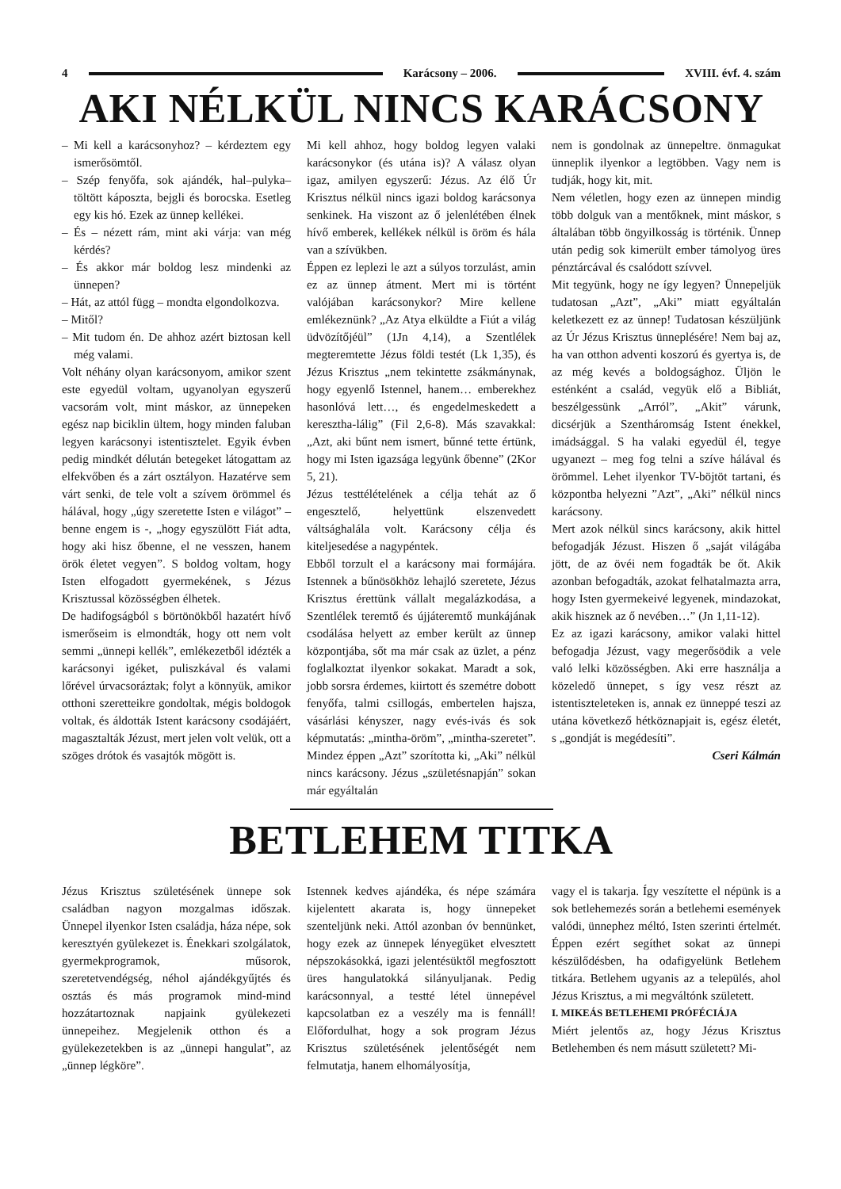4 Karácsony – 2006. XVIII. évf. 4. szám
AKI NÉLKÜL NINCS KARÁCSONY
– Mi kell a karácsonyhoz? – kérdeztem egy ismerősömtől.
– Szép fenyőfa, sok ajándék, hal–pulyka–töltött káposzta, bejgli és borocska. Esetleg egy kis hó. Ezek az ünnep kellékei.
– És – nézett rám, mint aki várja: van még kérdés?
– És akkor már boldog lesz mindenki az ünnepen?
– Hát, az attól függ – mondta elgondolkozva.
– Mitől?
– Mit tudom én. De ahhoz azért biztosan kell még valami.
Volt néhány olyan karácsonyom, amikor szent este egyedül voltam, ugyanolyan egyszerű vacsorám volt, mint máskor, az ünnepeken egész nap biciklin ültem, hogy minden faluban legyen karácsonyi istentisztelet. Egyik évben pedig mindkét délután betegeket látogattam az elfekvőben és a zárt osztályon. Hazatérve sem várt senki, de tele volt a szívem örömmel és hálával, hogy „úgy szeretette Isten e világot” – benne engem is -, „hogy egyszülött Fiát adta, hogy aki hisz őbenne, el ne vesszen, hanem örök életet vegyen”. S boldog voltam, hogy Isten elfogadott gyermekének, s Jézus Krisztussal közösségben élhetek.
De hadifogságból s börtönökből hazatért hívő ismerőseim is elmondták, hogy ott nem volt semmi „ünnepi kellék”, emlékezetből idézték a karácsonyi igéket, puliszkával és valami lőrével úrvacsoráztak; folyt a könnyük, amikor otthoni szeretteikre gondoltak, mégis boldogok voltak, és áldották Istent karácsony csodájáért, magasztalták Jézust, mert jelen volt velük, ott a szöges drótok és vasajtók mögött is.
Mi kell ahhoz, hogy boldog legyen valaki karácsonykor (és utána is)? A válasz olyan igaz, amilyen egyszerű: Jézus. Az élő Úr Krisztus nélkül nincs igazi boldog karácsonya senkinek. Ha viszont az ő jelenlétében élnek hívő emberek, kellékek nélkül is öröm és hála van a szívükben.
Éppen ez leplezi le azt a súlyos torzulást, amin ez az ünnep átment. Mert mi is történt valójában karácsonykor? Mire kellene emlékeznünk? „Az Atya elküldte a Fiút a világ üdvözítőjéül” (1Jn 4,14), a Szentlélek megteremtette Jézus földi testét (Lk 1,35), és Jézus Krisztus „nem tekintette zsákmánynak, hogy egyenlő Istennel, hanem… emberekhez hasonlóvá lett…, és engedelmeskedett a keresztha-lálig” (Fil 2,6-8). Más szavakkal: „Azt, aki bűnt nem ismert, bűnné tette értünk, hogy mi Isten igazsága legyünk őbenne” (2Kor 5, 21).
Jézus testtélételének a célja tehát az ő engesztelő, helyettünk elszenvedett váltsághalála volt. Karácsony célja és kiteljesedése a nagypéntek.
Ebből torzult el a karácsony mai formájára. Istennek a bűnösökhöz lehajló szeretete, Jézus Krisztus érettünk vállalt megalázkodása, a Szentlélek teremtő és újjáteremtő munkájának csodálása helyett az ember került az ünnep központjába, sőt ma már csak az üzlet, a pénz foglalkoztat ilyenkor sokakat. Maradt a sok, jobb sorsra érdemes, kiirtott és szemétre dobott fenyőfa, talmi csillogás, embertelen hajsza, vásárlási kényszer, nagy evés-ivás és sok képmutatás: „mintha-öröm”, „mintha-szeretet”. Mindez éppen „Azt” szorította ki, „Aki” nélkül nincs karácsony. Jézus „születésnapján” sokan már egyáltalán
nem is gondolnak az ünnepeltre. önmagukat ünneplik ilyenkor a legtöbben. Vagy nem is tudják, hogy kit, mit.
Nem véletlen, hogy ezen az ünnepen mindig több dolguk van a mentőknek, mint máskor, s általában több öngyilkosság is történik. Ünnep után pedig sok kimerült ember támolyog üres pénztárcával és csalódott szívvel.
Mit tegyünk, hogy ne így legyen? Ünnepeljük tudatosan „Azt”, „Aki” miatt egyáltalán keletkezett ez az ünnep! Tudatosan készüljünk az Úr Jézus Krisztus ünneplésére! Nem baj az, ha van otthon adventi koszorú és gyertya is, de az még kevés a boldogsághoz. Üljön le esténként a család, vegyük elő a Bibliát, beszélgessünk „Arról”, „Akit” várunk, dicsérjük a Szentháromság Istent énekkel, imádsággal. S ha valaki egyedül él, tegye ugyanezt – meg fog telni a szíve hálával és örömmel. Lehet ilyenkor TV-böjtöt tartani, és központba helyezni ”Azt”, „Aki” nélkül nincs karácsony.
Mert azok nélkül sincs karácsony, akik hittel befogadják Jézust. Hiszen ő „saját világába jött, de az övéi nem fogadták be őt. Akik azonban befogadták, azokat felhatalmazta arra, hogy Isten gyermekeivé legyenek, mindazokat, akik hisznek az ő nevében…” (Jn 1,11-12).
Ez az igazi karácsony, amikor valaki hittel befogadja Jézust, vagy megerősödik a vele való lelki közösségben. Aki erre használja a közeledő ünnepet, s így vesz részt az istentiszteleteken is, annak ez ünneppé teszi az utána következő hétköznapjait is, egész életét, s „gondját is megédesíti”.
Cseri Kálmán
BETLEHEM TITKA
Jézus Krisztus születésének ünnepe sok családban nagyon mozgalmas időszak. Ünnepel ilyenkor Isten családja, háza népe, sok keresztyén gyülekezet is. Énekkari szolgálatok, gyermekprogramok, műsorok, szeretetvendégség, néhol ajándékgyűjtés és osztás és más programok mind-mind hozzátartoznak napjaink gyülekezeti ünnepeihez. Megjelenik otthon és a gyülekezetekben is az „ünnepi hangulat”, az „ünnep légköre”.
Istennek kedves ajándéka, és népe számára kijelentett akarata is, hogy ünnepeket szenteljünk neki. Attól azonban óv bennünket, hogy ezek az ünnepek lényegüket elvesztett népszokásokká, igazi jelentésüktől megfosztott üres hangulatokká silányuljanak. Pedig karácsonnyal, a testté létel ünnepével kapcsolatban ez a veszély ma is fennáll! Előfordulhat, hogy a sok program Jézus Krisztus születésének jelentőségét nem felmutatja, hanem elhomályosítja,
vagy el is takarja. Így veszítette el népünk is a sok betlehemezés során a betlehemi események valódi, ünnephez méltó, Isten szerinti értelmét. Éppen ezért segíthet sokat az ünnepi készülődésben, ha odafigyelünk Betlehem titkára. Betlehem ugyanis az a település, ahol Jézus Krisztus, a mi megváltónk született.
I. MIKEÁS BETLEHEMI PRÓFÉCIÁJA
Miért jelentős az, hogy Jézus Krisztus Betlehemben és nem másutt született? Mi-